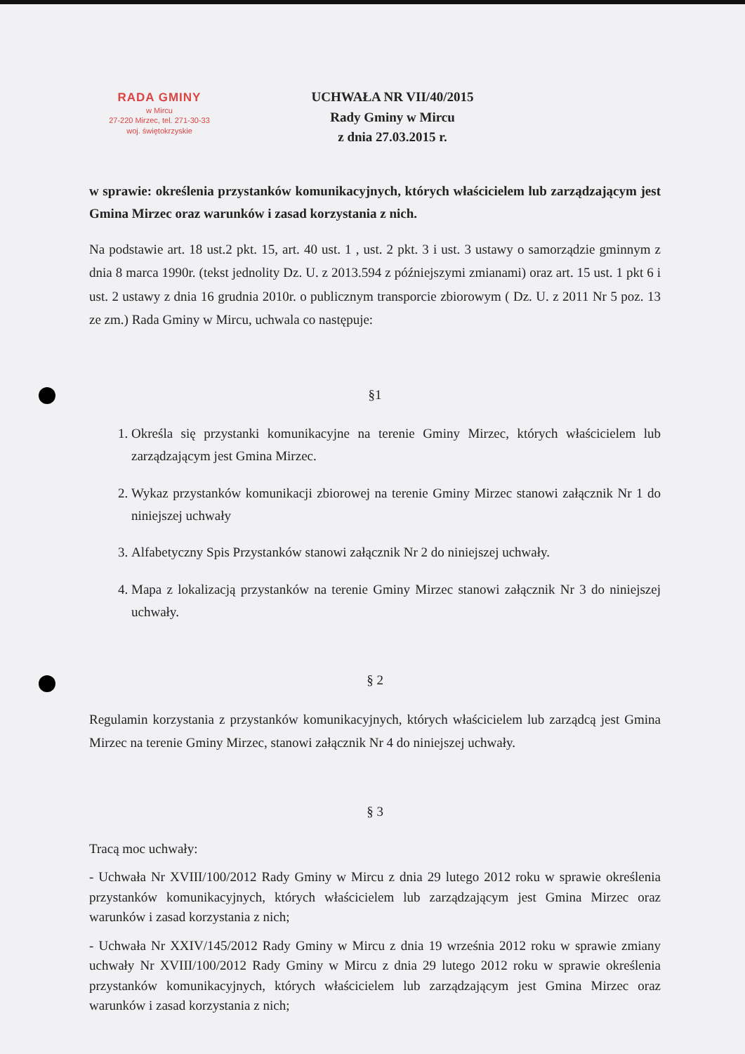RADA GMINY
w Mircu
27-220 Mirzec, tel. 271-30-33
woj. świętokrzyskie
UCHWAŁA NR VII/40/2015
Rady Gminy w Mircu
z dnia 27.03.2015 r.
w sprawie: określenia przystanków komunikacyjnych, których właścicielem lub zarządzającym jest Gmina Mirzec oraz warunków i zasad korzystania z nich.
Na podstawie art. 18 ust.2 pkt. 15, art. 40 ust. 1 , ust. 2 pkt. 3 i ust. 3 ustawy o samorządzie gminnym z dnia 8 marca 1990r. (tekst jednolity Dz. U. z 2013.594 z późniejszymi zmianami) oraz art. 15 ust. 1 pkt 6 i ust. 2 ustawy z dnia 16 grudnia 2010r. o publicznym transporcie zbiorowym ( Dz. U. z 2011 Nr 5 poz. 13 ze zm.) Rada Gminy w Mircu, uchwala co następuje:
§1
1. Określa się przystanki komunikacyjne na terenie Gminy Mirzec, których właścicielem lub zarządzającym jest Gmina Mirzec.
2. Wykaz przystanków komunikacji zbiorowej na terenie Gminy Mirzec stanowi załącznik Nr 1 do niniejszej uchwały
3. Alfabetyczny Spis Przystanków stanowi załącznik Nr 2 do niniejszej uchwały.
4. Mapa z lokalizacją przystanków na terenie Gminy Mirzec stanowi załącznik Nr 3 do niniejszej uchwały.
§ 2
Regulamin korzystania z przystanków komunikacyjnych, których właścicielem lub zarządcą jest Gmina Mirzec na terenie Gminy Mirzec, stanowi załącznik Nr 4 do niniejszej uchwały.
§ 3
Tracą moc uchwały:
- Uchwała Nr XVIII/100/2012 Rady Gminy w Mircu z dnia 29 lutego 2012 roku w sprawie określenia przystanków komunikacyjnych, których właścicielem lub zarządzającym jest Gmina Mirzec oraz warunków i zasad korzystania z nich;
- Uchwała Nr XXIV/145/2012 Rady Gminy w Mircu z dnia 19 września 2012 roku w sprawie zmiany uchwały Nr XVIII/100/2012 Rady Gminy w Mircu z dnia 29 lutego 2012 roku w sprawie określenia przystanków komunikacyjnych, których właścicielem lub zarządzającym jest Gmina Mirzec oraz warunków i zasad korzystania z nich;